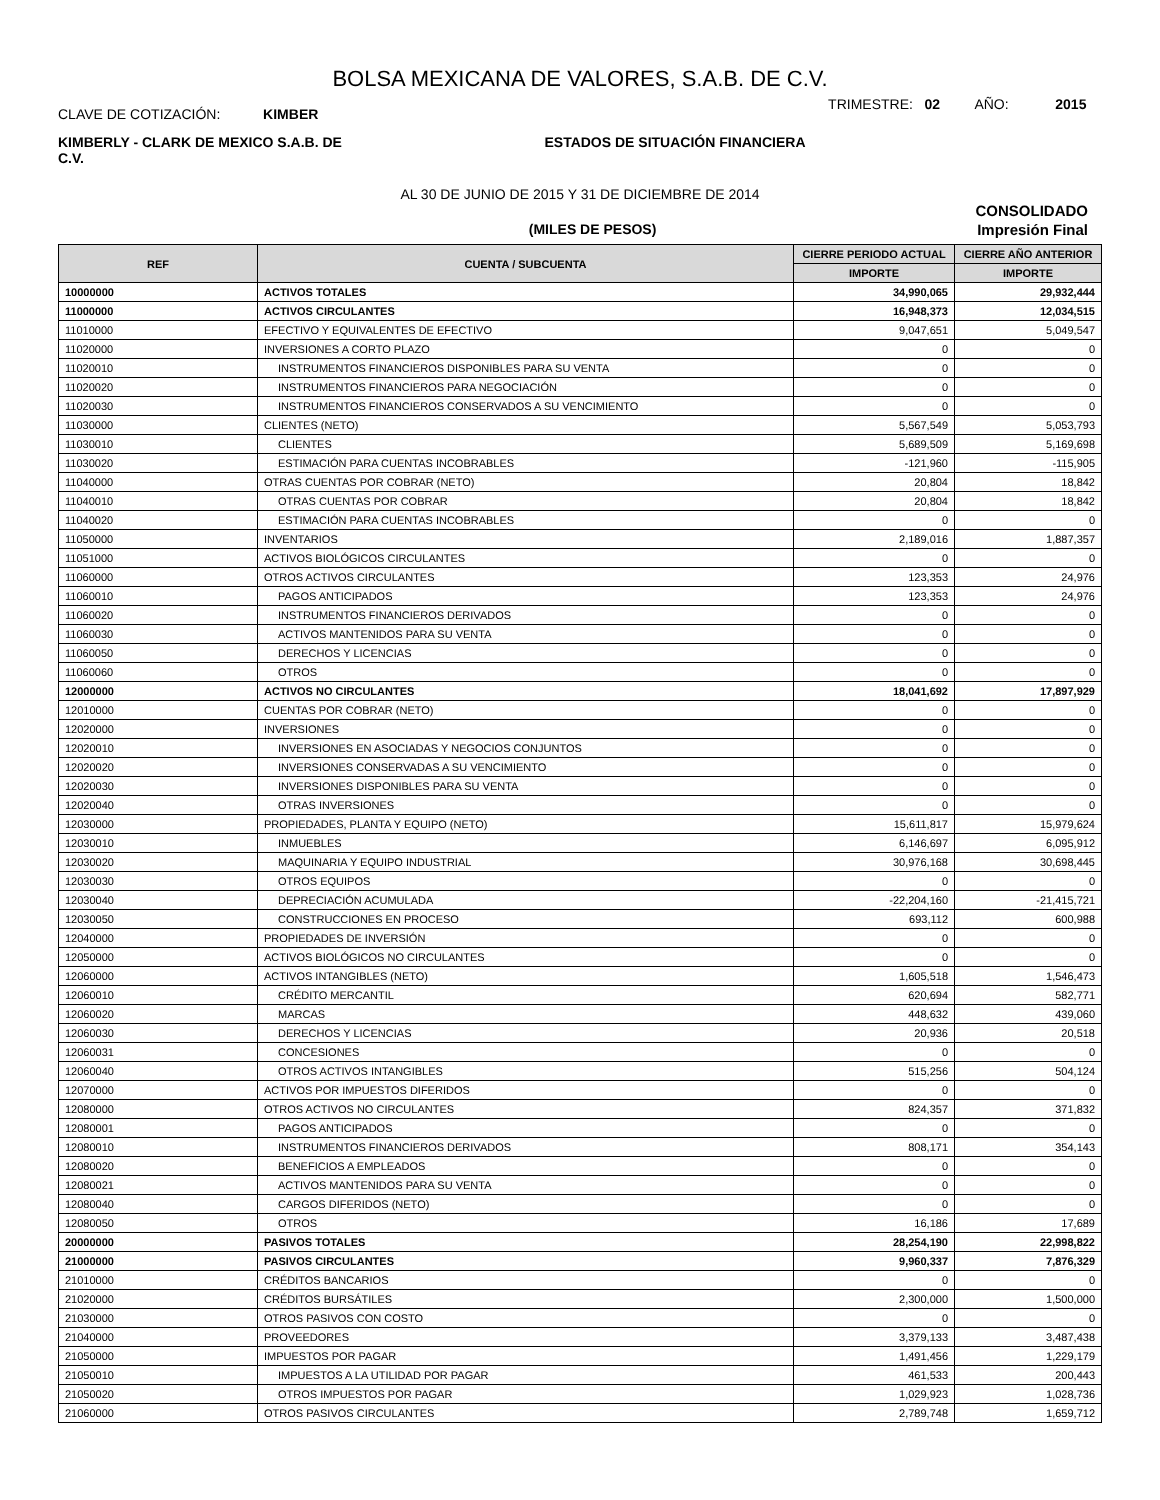BOLSA MEXICANA DE VALORES, S.A.B. DE C.V.
CLAVE DE COTIZACIÓN: KIMBER
TRIMESTRE: 02 AÑO: 2015
KIMBERLY - CLARK DE MEXICO S.A.B. DE C.V.
ESTADOS DE SITUACIÓN FINANCIERA
AL 30 DE JUNIO DE 2015 Y 31 DE DICIEMBRE DE 2014
CONSOLIDADO
(MILES DE PESOS) Impresión Final
| REF | CUENTA / SUBCUENTA | CIERRE PERIODO ACTUAL | CIERRE AÑO ANTERIOR |
| --- | --- | --- | --- |
| | | IMPORTE | IMPORTE |
| 10000000 | ACTIVOS TOTALES | 34,990,065 | 29,932,444 |
| 11000000 | ACTIVOS CIRCULANTES | 16,948,373 | 12,034,515 |
| 11010000 | EFECTIVO Y EQUIVALENTES DE EFECTIVO | 9,047,651 | 5,049,547 |
| 11020000 | INVERSIONES A CORTO PLAZO | 0 | 0 |
| 11020010 | INSTRUMENTOS FINANCIEROS DISPONIBLES PARA SU VENTA | 0 | 0 |
| 11020020 | INSTRUMENTOS FINANCIEROS PARA NEGOCIACIÓN | 0 | 0 |
| 11020030 | INSTRUMENTOS FINANCIEROS CONSERVADOS A SU VENCIMIENTO | 0 | 0 |
| 11030000 | CLIENTES (NETO) | 5,567,549 | 5,053,793 |
| 11030010 | CLIENTES | 5,689,509 | 5,169,698 |
| 11030020 | ESTIMACIÓN PARA CUENTAS INCOBRABLES | -121,960 | -115,905 |
| 11040000 | OTRAS CUENTAS POR COBRAR (NETO) | 20,804 | 18,842 |
| 11040010 | OTRAS CUENTAS POR COBRAR | 20,804 | 18,842 |
| 11040020 | ESTIMACIÓN PARA CUENTAS INCOBRABLES | 0 | 0 |
| 11050000 | INVENTARIOS | 2,189,016 | 1,887,357 |
| 11051000 | ACTIVOS BIOLÓGICOS CIRCULANTES | 0 | 0 |
| 11060000 | OTROS ACTIVOS CIRCULANTES | 123,353 | 24,976 |
| 11060010 | PAGOS ANTICIPADOS | 123,353 | 24,976 |
| 11060020 | INSTRUMENTOS FINANCIEROS DERIVADOS | 0 | 0 |
| 11060030 | ACTIVOS MANTENIDOS PARA SU VENTA | 0 | 0 |
| 11060050 | DERECHOS Y LICENCIAS | 0 | 0 |
| 11060060 | OTROS | 0 | 0 |
| 12000000 | ACTIVOS NO CIRCULANTES | 18,041,692 | 17,897,929 |
| 12010000 | CUENTAS POR COBRAR (NETO) | 0 | 0 |
| 12020000 | INVERSIONES | 0 | 0 |
| 12020010 | INVERSIONES EN ASOCIADAS Y NEGOCIOS CONJUNTOS | 0 | 0 |
| 12020020 | INVERSIONES CONSERVADAS A SU VENCIMIENTO | 0 | 0 |
| 12020030 | INVERSIONES DISPONIBLES PARA SU VENTA | 0 | 0 |
| 12020040 | OTRAS INVERSIONES | 0 | 0 |
| 12030000 | PROPIEDADES, PLANTA Y EQUIPO (NETO) | 15,611,817 | 15,979,624 |
| 12030010 | INMUEBLES | 6,146,697 | 6,095,912 |
| 12030020 | MAQUINARIA Y EQUIPO INDUSTRIAL | 30,976,168 | 30,698,445 |
| 12030030 | OTROS EQUIPOS | 0 | 0 |
| 12030040 | DEPRECIACIÓN ACUMULADA | -22,204,160 | -21,415,721 |
| 12030050 | CONSTRUCCIONES EN PROCESO | 693,112 | 600,988 |
| 12040000 | PROPIEDADES DE INVERSIÓN | 0 | 0 |
| 12050000 | ACTIVOS BIOLÓGICOS NO CIRCULANTES | 0 | 0 |
| 12060000 | ACTIVOS INTANGIBLES (NETO) | 1,605,518 | 1,546,473 |
| 12060010 | CRÉDITO MERCANTIL | 620,694 | 582,771 |
| 12060020 | MARCAS | 448,632 | 439,060 |
| 12060030 | DERECHOS Y LICENCIAS | 20,936 | 20,518 |
| 12060031 | CONCESIONES | 0 | 0 |
| 12060040 | OTROS ACTIVOS INTANGIBLES | 515,256 | 504,124 |
| 12070000 | ACTIVOS POR IMPUESTOS DIFERIDOS | 0 | 0 |
| 12080000 | OTROS ACTIVOS NO CIRCULANTES | 824,357 | 371,832 |
| 12080001 | PAGOS ANTICIPADOS | 0 | 0 |
| 12080010 | INSTRUMENTOS FINANCIEROS DERIVADOS | 808,171 | 354,143 |
| 12080020 | BENEFICIOS A EMPLEADOS | 0 | 0 |
| 12080021 | ACTIVOS MANTENIDOS PARA SU VENTA | 0 | 0 |
| 12080040 | CARGOS DIFERIDOS (NETO) | 0 | 0 |
| 12080050 | OTROS | 16,186 | 17,689 |
| 20000000 | PASIVOS TOTALES | 28,254,190 | 22,998,822 |
| 21000000 | PASIVOS CIRCULANTES | 9,960,337 | 7,876,329 |
| 21010000 | CRÉDITOS BANCARIOS | 0 | 0 |
| 21020000 | CRÉDITOS BURSÁTILES | 2,300,000 | 1,500,000 |
| 21030000 | OTROS PASIVOS CON COSTO | 0 | 0 |
| 21040000 | PROVEEDORES | 3,379,133 | 3,487,438 |
| 21050000 | IMPUESTOS POR PAGAR | 1,491,456 | 1,229,179 |
| 21050010 | IMPUESTOS A LA UTILIDAD POR PAGAR | 461,533 | 200,443 |
| 21050020 | OTROS IMPUESTOS POR PAGAR | 1,029,923 | 1,028,736 |
| 21060000 | OTROS PASIVOS CIRCULANTES | 2,789,748 | 1,659,712 |